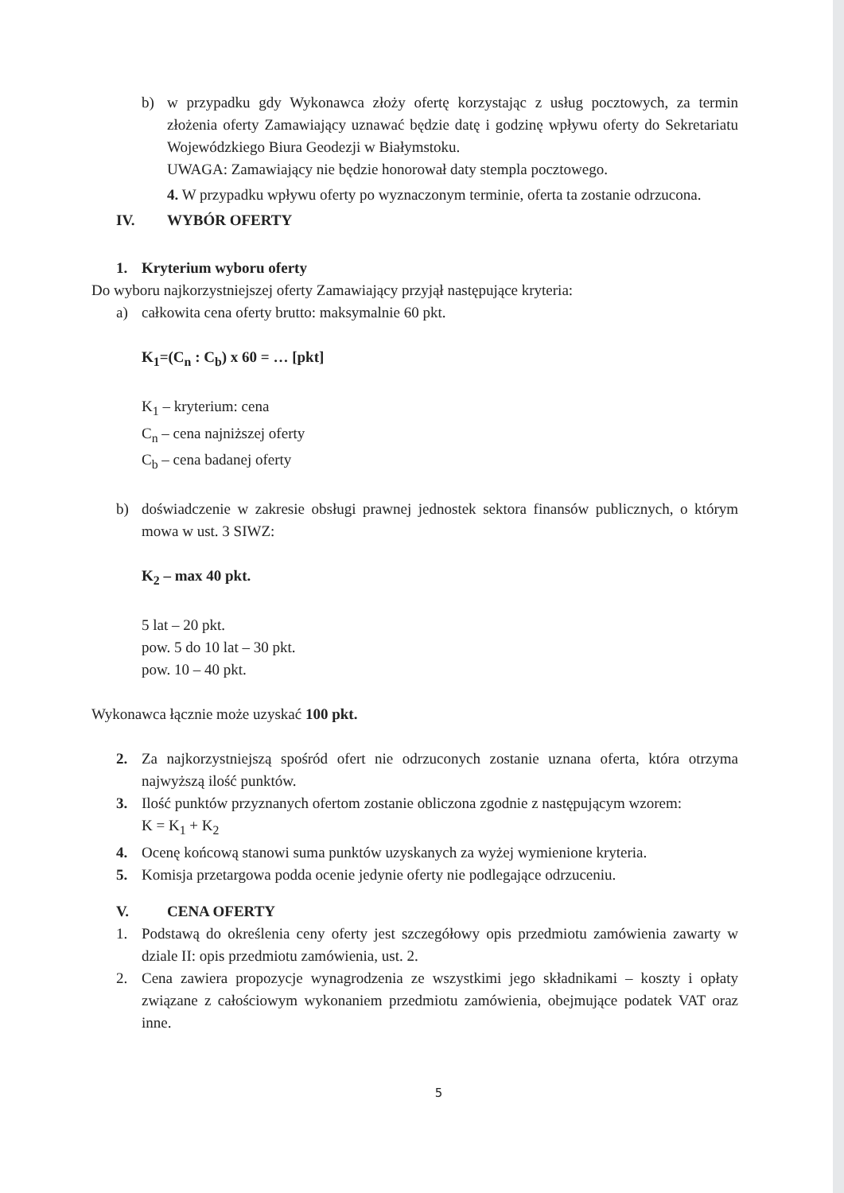b) w przypadku gdy Wykonawca złoży ofertę korzystając z usług pocztowych, za termin złożenia oferty Zamawiający uznawać będzie datę i godzinę wpływu oferty do Sekretariatu Wojewódzkiego Biura Geodezji w Białymstoku.
UWAGA: Zamawiający nie będzie honorował daty stempla pocztowego.
4. W przypadku wpływu oferty po wyznaczonym terminie, oferta ta zostanie odrzucona.
IV. WYBÓR OFERTY
1. Kryterium wyboru oferty
Do wyboru najkorzystniejszej oferty Zamawiający przyjął następujące kryteria:
a) całkowita cena oferty brutto: maksymalnie 60 pkt.
K<sub>1</sub>=(C<sub>n</sub> : C<sub>b</sub>) x 60 = … [pkt]
K<sub>1</sub> – kryterium: cena
C<sub>n</sub> – cena najniższej oferty
C<sub>b</sub> – cena badanej oferty
b) doświadczenie w zakresie obsługi prawnej jednostek sektora finansów publicznych, o którym mowa w ust. 3 SIWZ:
K<sub>2</sub> – max 40 pkt.
5 lat – 20 pkt.
pow. 5 do 10 lat – 30 pkt.
pow. 10 – 40 pkt.
Wykonawca łącznie może uzyskać 100 pkt.
2. Za najkorzystniejszą spośród ofert nie odrzuconych zostanie uznana oferta, która otrzyma najwyższą ilość punktów.
3. Ilość punktów przyznanych ofertom zostanie obliczona zgodnie z następującym wzorem:
K = K<sub>1</sub> + K<sub>2</sub>
4. Ocenę końcową stanowi suma punktów uzyskanych za wyżej wymienione kryteria.
5. Komisja przetargowa podda ocenie jedynie oferty nie podlegające odrzuceniu.
V. CENA OFERTY
1. Podstawą do określenia ceny oferty jest szczegółowy opis przedmiotu zamówienia zawarty w dziale II: opis przedmiotu zamówienia, ust. 2.
2. Cena zawiera propozycje wynagrodzenia ze wszystkimi jego składnikami – koszty i opłaty związane z całościowym wykonaniem przedmiotu zamówienia, obejmujące podatek VAT oraz inne.
5